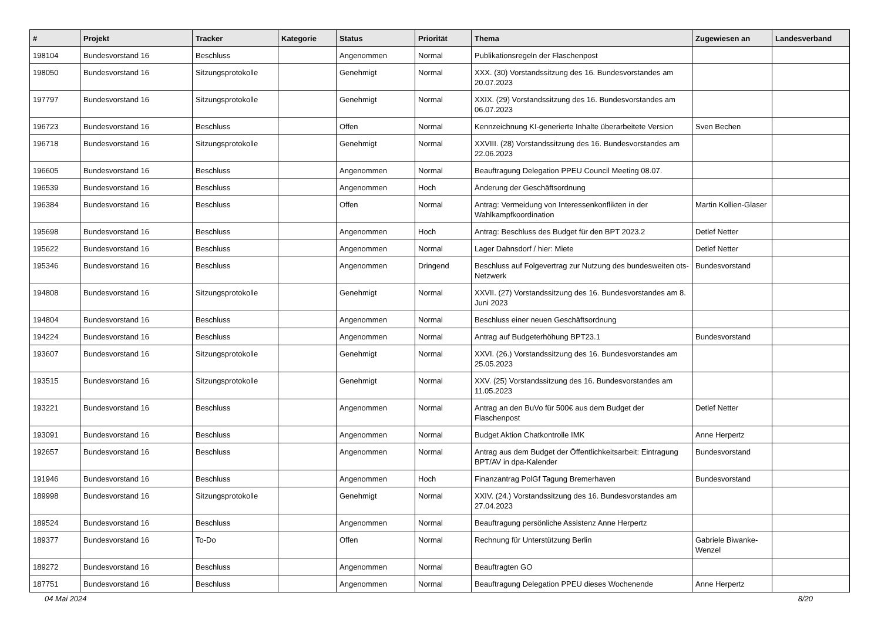| # | Projekt | Tracker | Kategorie | Status | Priorität | Thema | Zugewiesen an | Landesverband |
| --- | --- | --- | --- | --- | --- | --- | --- | --- |
| 198104 | Bundesvorstand 16 | Beschluss | | Angenommen | Normal | Publikationsregeln der Flaschenpost | | |
| 198050 | Bundesvorstand 16 | Sitzungsprotokolle | | Genehmigt | Normal | XXX. (30) Vorstandssitzung des 16. Bundesvorstandes am 20.07.2023 | | |
| 197797 | Bundesvorstand 16 | Sitzungsprotokolle | | Genehmigt | Normal | XXIX. (29) Vorstandssitzung des 16. Bundesvorstandes am 06.07.2023 | | |
| 196723 | Bundesvorstand 16 | Beschluss | | Offen | Normal | Kennzeichnung KI-generierte Inhalte überarbeitete Version | Sven Bechen | |
| 196718 | Bundesvorstand 16 | Sitzungsprotokolle | | Genehmigt | Normal | XXVIII. (28) Vorstandssitzung des 16. Bundesvorstandes am 22.06.2023 | | |
| 196605 | Bundesvorstand 16 | Beschluss | | Angenommen | Normal | Beauftragung Delegation PPEU Council Meeting 08.07. | | |
| 196539 | Bundesvorstand 16 | Beschluss | | Angenommen | Hoch | Änderung der Geschäftsordnung | | |
| 196384 | Bundesvorstand 16 | Beschluss | | Offen | Normal | Antrag: Vermeidung von Interessenkonflikten in der Wahlkampfkoordination | Martin Kollien-Glaser | |
| 195698 | Bundesvorstand 16 | Beschluss | | Angenommen | Hoch | Antrag: Beschluss des Budget für den BPT 2023.2 | Detlef Netter | |
| 195622 | Bundesvorstand 16 | Beschluss | | Angenommen | Normal | Lager Dahnsdorf / hier: Miete | Detlef Netter | |
| 195346 | Bundesvorstand 16 | Beschluss | | Angenommen | Dringend | Beschluss auf Folgevertrag zur Nutzung des bundesweiten ots-Netzwerk | Bundesvorstand | |
| 194808 | Bundesvorstand 16 | Sitzungsprotokolle | | Genehmigt | Normal | XXVII. (27) Vorstandssitzung des 16. Bundesvorstandes am 8. Juni 2023 | | |
| 194804 | Bundesvorstand 16 | Beschluss | | Angenommen | Normal | Beschluss einer neuen Geschäftsordnung | | |
| 194224 | Bundesvorstand 16 | Beschluss | | Angenommen | Normal | Antrag auf Budgeterhöhung BPT23.1 | Bundesvorstand | |
| 193607 | Bundesvorstand 16 | Sitzungsprotokolle | | Genehmigt | Normal | XXVI. (26.) Vorstandssitzung des 16. Bundesvorstandes am 25.05.2023 | | |
| 193515 | Bundesvorstand 16 | Sitzungsprotokolle | | Genehmigt | Normal | XXV. (25) Vorstandssitzung des 16. Bundesvorstandes am 11.05.2023 | | |
| 193221 | Bundesvorstand 16 | Beschluss | | Angenommen | Normal | Antrag an den BuVo für 500€ aus dem Budget der Flaschenpost | Detlef Netter | |
| 193091 | Bundesvorstand 16 | Beschluss | | Angenommen | Normal | Budget Aktion Chatkontrolle IMK | Anne Herpertz | |
| 192657 | Bundesvorstand 16 | Beschluss | | Angenommen | Normal | Antrag aus dem Budget der Öffentlichkeitsarbeit: Eintragung BPT/AV in dpa-Kalender | Bundesvorstand | |
| 191946 | Bundesvorstand 16 | Beschluss | | Angenommen | Hoch | Finanzantrag PolGf Tagung Bremerhaven | Bundesvorstand | |
| 189998 | Bundesvorstand 16 | Sitzungsprotokolle | | Genehmigt | Normal | XXIV. (24.) Vorstandssitzung des 16. Bundesvorstandes am 27.04.2023 | | |
| 189524 | Bundesvorstand 16 | Beschluss | | Angenommen | Normal | Beauftragung persönliche Assistenz Anne Herpertz | | |
| 189377 | Bundesvorstand 16 | To-Do | | Offen | Normal | Rechnung für Unterstützung Berlin | Gabriele Biwanke-Wenzel | |
| 189272 | Bundesvorstand 16 | Beschluss | | Angenommen | Normal | Beauftragten GO | | |
| 187751 | Bundesvorstand 16 | Beschluss | | Angenommen | Normal | Beauftragung Delegation PPEU dieses Wochenende | Anne Herpertz | |
04 Mai 2024 8/20